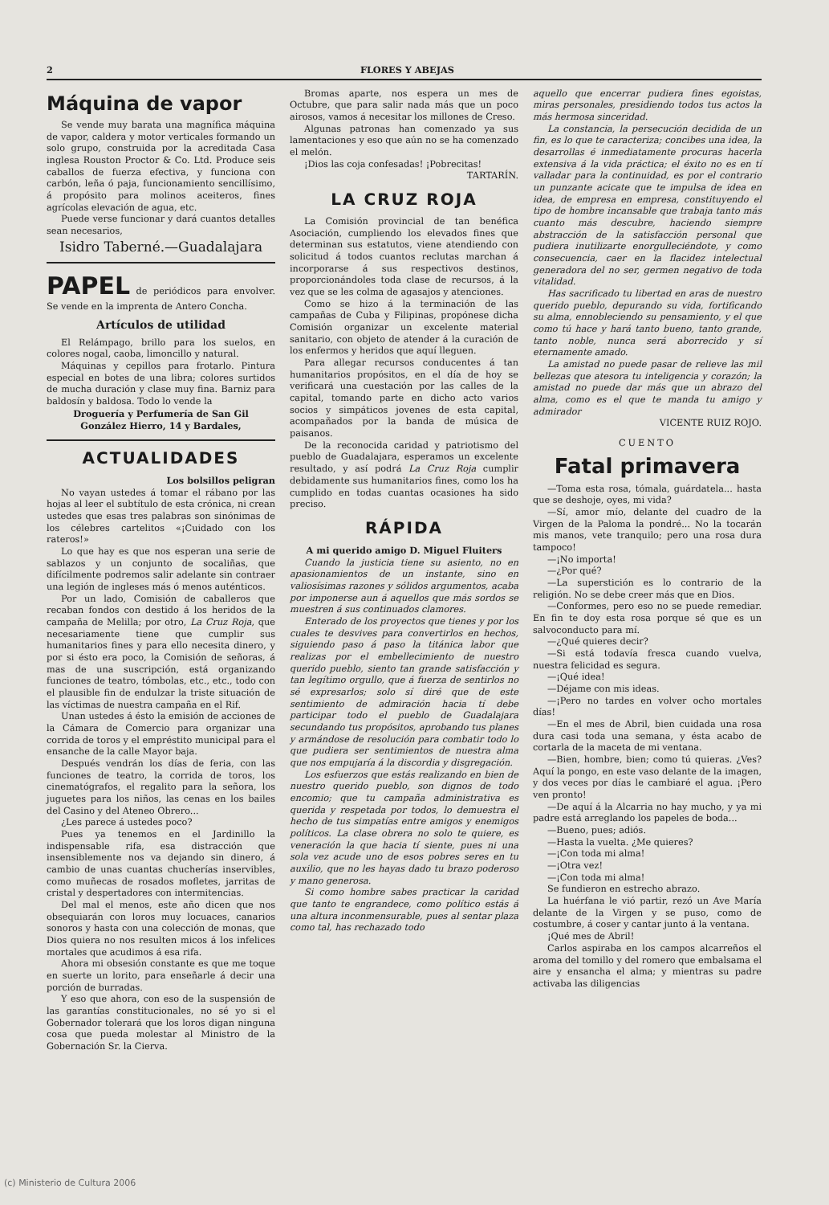2 FLORES Y ABEJAS
Máquina de vapor
Se vende muy barata una magnífica máquina de vapor, caldera y motor verticales formando un solo grupo, construida por la acreditada Casa inglesa Rouston Proctor & Co. Ltd. Produce seis caballos de fuerza efectiva, y funciona con carbón, leña ó paja, funcionamiento sencillísimo, á propósito para molinos aceiteros, fines agrícolas elevación de agua, etc.
Puede verse funcionar y dará cuantos detalles sean necesarios,
Isidro Taberné.—Guadalajara
PAPEL de periódicos para envolver. Se vende en la imprenta de Antero Concha.
Artículos de utilidad
El Relámpago, brillo para los suelos, en colores nogal, caoba, limoncillo y natural.
Máquinas y cepillos para frotarlo. Pintura especial en botes de una libra; colores surtidos de mucha duración y clase muy fina. Barniz para baldosín y baldosa. Todo lo vende la
Droguería y Perfumería de San Gil
González Hierro, 14 y Bardales,
ACTUALIDADES
Los bolsillos peligran
No vayan ustedes á tomar el rábano por las hojas al leer el subtítulo de esta crónica, ni crean ustedes que esas tres palabras son sinónimas de los célebres cartelitos «¡Cuidado con los rateros!»
Lo que hay es que nos esperan una serie de sablazos y un conjunto de socaliñas, que difícilmente podremos salir adelante sin contraer una legión de ingleses más ó menos auténticos.
Por un lado, Comisión de caballeros que recaban fondos con destido á los heridos de la campaña de Melilla; por otro, La Cruz Roja, que necesariamente tiene que cumplir sus humanitarios fines y para ello necesita dinero, y por si ésto era poco, la Comisión de señoras, á mas de una suscripción, está organizando funciones de teatro, tómbolas, etc., etc., todo con el plausible fin de endulzar la triste situación de las víctimas de nuestra campaña en el Rif.
Unan ustedes á ésto la emisión de acciones de la Cámara de Comercio para organizar una corrida de toros y el empréstito municipal para el ensanche de la calle Mayor baja.
Después vendrán los días de feria, con las funciones de teatro, la corrida de toros, los cinematógrafos, el regalito para la señora, los juguetes para los niños, las cenas en los bailes del Casino y del Ateneo Obrero...
¿Les parece á ustedes poco?
Pues ya tenemos en el Jardinillo la indispensable rifa, esa distracción que insensiblemente nos va dejando sin dinero, á cambio de unas cuantas chucherías inservibles, como muñecas de rosados mofletes, jarritas de cristal y despertadores con intermitencias.
Del mal el menos, este año dicen que nos obsequiarán con loros muy locuaces, canarios sonoros y hasta con una colección de monas, que Dios quiera no nos resulten micos á los infelices mortales que acudimos á esa rifa.
Ahora mi obsesión constante es que me toque en suerte un lorito, para enseñarle á decir una porción de burradas.
Y eso que ahora, con eso de la suspensión de las garantías constitucionales, no sé yo si el Gobernador tolerará que los loros digan ninguna cosa que pueda molestar al Ministro de la Gobernación Sr. la Cierva.
Bromas aparte, nos espera un mes de Octubre, que para salir nada más que un poco airosos, vamos á necesitar los millones de Creso.
Algunas patronas han comenzado ya sus lamentaciones y eso que aún no se ha comenzado el melón.
¡Dios las coja confesadas! ¡Pobrecitas!
TARTARÍN.
LA CRUZ ROJA
La Comisión provincial de tan benéfica Asociación, cumpliendo los elevados fines que determinan sus estatutos, viene atendiendo con solicitud á todos cuantos reclutas marchan á incorporarse á sus respectivos destinos, proporcionándoles toda clase de recursos, á la vez que se les colma de agasajos y atenciones.
Como se hizo á la terminación de las campañas de Cuba y Filipinas, propónese dicha Comisión organizar un excelente material sanitario, con objeto de atender á la curación de los enfermos y heridos que aquí lleguen.
Para allegar recursos conducentes á tan humanitarios propósitos, en el día de hoy se verificará una cuestación por las calles de la capital, tomando parte en dicho acto varios socios y simpáticos jovenes de esta capital, acompañados por la banda de música de paisanos.
De la reconocida caridad y patriotismo del pueblo de Guadalajara, esperamos un excelente resultado, y así podrá La Cruz Roja cumplir debidamente sus humanitarios fines, como los ha cumplido en todas cuantas ocasiones ha sido preciso.
RÁPIDA
A mi querido amigo D. Miguel Fluiters
Cuando la justicia tiene su asiento, no en apasionamientos de un instante, sino en valiosísimas razones y sólidos argumentos, acaba por imponerse aun á aquellos que más sordos se muestren á sus continuados clamores.
Enterado de los proyectos que tienes y por los cuales te desvives para convertirlos en hechos, siguiendo paso á paso la titánica labor que realizas por el embellecimiento de nuestro querido pueblo, siento tan grande satisfacción y tan legítimo orgullo, que á fuerza de sentirlos no sé expresarlos; solo sí diré que de este sentimiento de admiración hacia tí debe participar todo el pueblo de Guadalajara secundando tus propósitos, aprobando tus planes y armándose de resolución para combatir todo lo que pudiera ser sentimientos de nuestra alma que nos empujaría á la discordia y disgregación.
Los esfuerzos que estás realizando en bien de nuestro querido pueblo, son dignos de todo encomio; que tu campaña administrativa es querida y respetada por todos, lo demuestra el hecho de tus simpatías entre amigos y enemigos políticos. La clase obrera no solo te quiere, es veneración la que hacia tí siente, pues ni una sola vez acude uno de esos pobres seres en tu auxilio, que no les hayas dado tu brazo poderoso y mano generosa.
Si como hombre sabes practicar la caridad que tanto te engrandece, como político estás á una altura inconmensurable, pues al sentar plaza como tal, has rechazado todo
aquello que encerrar pudiera fines egoistas, miras personales, presidiendo todos tus actos la más hermosa sinceridad.
La constancia, la persecución decidida de un fin, es lo que te caracteriza; concibes una idea, la desarrollas é inmediatamente procuras hacerla extensiva á la vida práctica; el éxito no es en tí valladar para la continuidad, es por el contrario un punzante acicate que te impulsa de idea en idea, de empresa en empresa, constituyendo el tipo de hombre incansable que trabaja tanto más cuanto más descubre, haciendo siempre abstracción de la satisfacción personal que pudiera inutilizarte enorgulleciéndote, y como consecuencia, caer en la flacidez intelectual generadora del no ser, germen negativo de toda vitalidad.
Has sacrificado tu libertad en aras de nuestro querido pueblo, depurando su vida, fortificando su alma, ennobleciendo su pensamiento, y el que como tú hace y hará tanto bueno, tanto grande, tanto noble, nunca será aborrecido y sí eternamente amado.
La amistad no puede pasar de relieve las mil bellezas que atesora tu inteligencia y corazón; la amistad no puede dar más que un abrazo del alma, como es el que te manda tu amigo y admirador
VICENTE RUIZ ROJO.
CUENTO
Fatal primavera
—Toma esta rosa, tómala, guárdatela... hasta que se deshoje, oyes, mi vida?
—Sí, amor mío, delante del cuadro de la Virgen de la Paloma la pondré... No la tocarán mis manos, vete tranquilo; pero una rosa dura tampoco!
—¡No importa!
—¿Por qué?
—La superstición es lo contrario de la religión. No se debe creer más que en Dios.
—Conformes, pero eso no se puede remediar. En fin te doy esta rosa porque sé que es un salvoconducto para mí.
—¿Qué quieres decir?
—Si está todavía fresca cuando vuelva, nuestra felicidad es segura.
—¡Qué idea!
—Déjame con mis ideas.
—¡Pero no tardes en volver ocho mortales días!
—En el mes de Abril, bien cuidada una rosa dura casi toda una semana, y ésta acabo de cortarla de la maceta de mi ventana.
—Bien, hombre, bien; como tú quieras. ¿Ves? Aquí la pongo, en este vaso delante de la imagen, y dos veces por días le cambiaré el agua. ¡Pero ven pronto!
—De aquí á la Alcarria no hay mucho, y ya mi padre está arreglando los papeles de boda...
—Bueno, pues; adiós.
—Hasta la vuelta. ¿Me quieres?
—¡Con toda mi alma!
—¡Otra vez!
—¡Con toda mi alma!
Se fundieron en estrecho abrazo.
La huérfana le vió partir, rezó un Ave María delante de la Virgen y se puso, como de costumbre, á coser y cantar junto á la ventana.
¡Qué mes de Abril!
Carlos aspiraba en los campos alcarreños el aroma del tomillo y del romero que embalsama el aire y ensancha el alma; y mientras su padre activaba las diligencias
(c) Ministerio de Cultura 2006